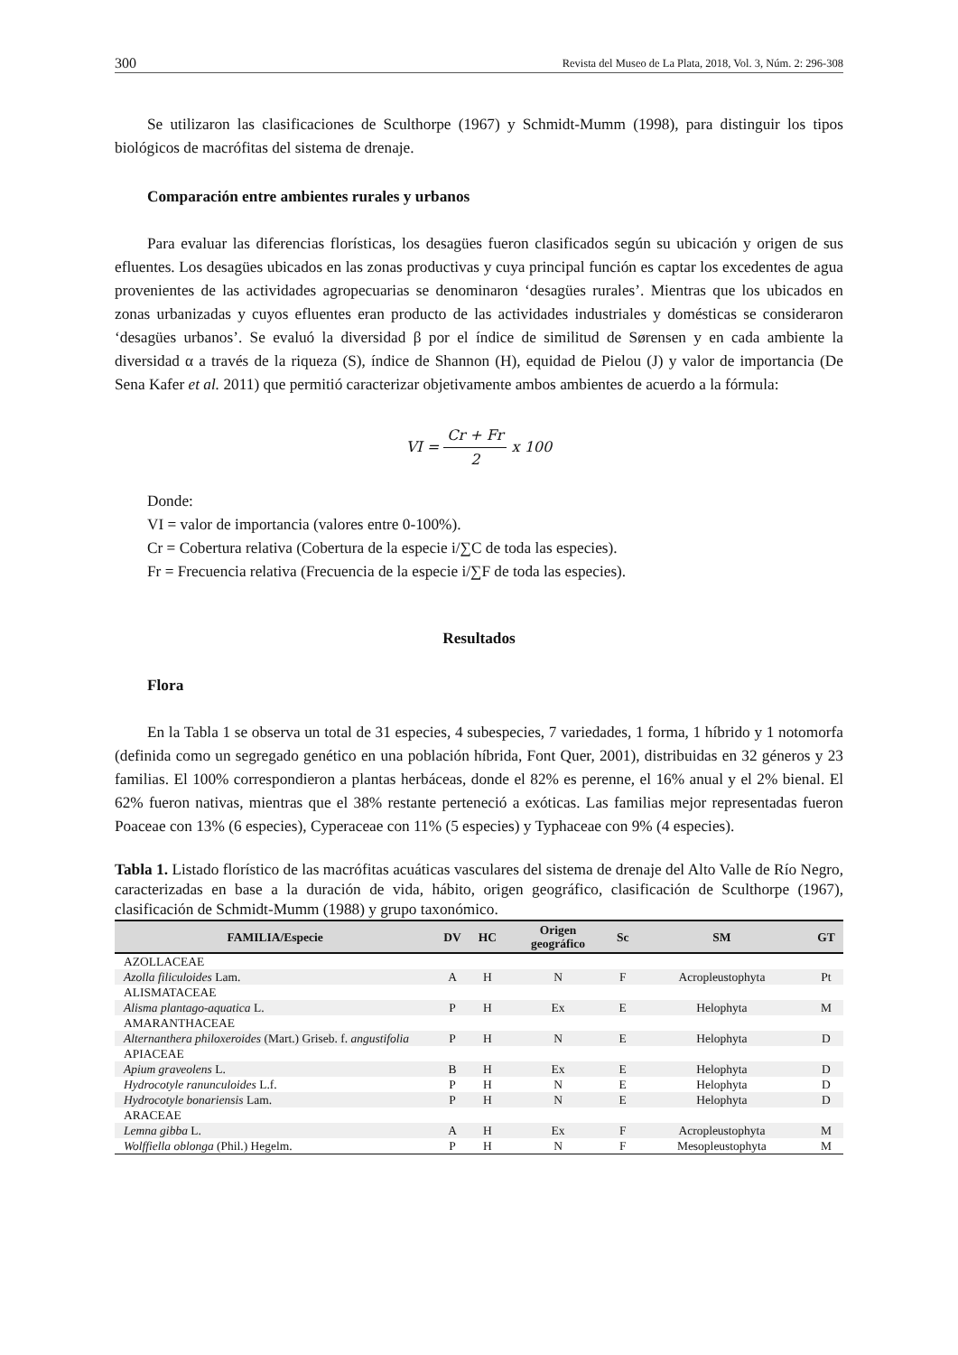300 Revista del Museo de La Plata, 2018, Vol. 3, Núm. 2: 296-308
Se utilizaron las clasificaciones de Sculthorpe (1967) y Schmidt-Mumm (1998), para distinguir los tipos biológicos de macrófitas del sistema de drenaje.
Comparación entre ambientes rurales y urbanos
Para evaluar las diferencias florísticas, los desagües fueron clasificados según su ubicación y origen de sus efluentes. Los desagües ubicados en las zonas productivas y cuya principal función es captar los excedentes de agua provenientes de las actividades agropecuarias se denominaron ‘desagües rurales’. Mientras que los ubicados en zonas urbanizadas y cuyos efluentes eran producto de las actividades industriales y domésticas se consideraron ‘desagües urbanos’. Se evaluó la diversidad β por el índice de similitud de Sørensen y en cada ambiente la diversidad α a través de la riqueza (S), índice de Shannon (H), equidad de Pielou (J) y valor de importancia (De Sena Kafer et al. 2011) que permitió caracterizar objetivamente ambos ambientes de acuerdo a la fórmula:
VI = Cr + Fr 2 x 100
Donde:
VI = valor de importancia (valores entre 0-100%).
Cr = Cobertura relativa (Cobertura de la especie i/∑C de toda las especies).
Fr = Frecuencia relativa (Frecuencia de la especie i/∑F de toda las especies).
Resultados
Flora
En la Tabla 1 se observa un total de 31 especies, 4 subespecies, 7 variedades, 1 forma, 1 híbrido y 1 notomorfa (definida como un segregado genético en una población híbrida, Font Quer, 2001), distribuidas en 32 géneros y 23 familias. El 100% correspondieron a plantas herbáceas, donde el 82% es perenne, el 16% anual y el 2% bienal. El 62% fueron nativas, mientras que el 38% restante perteneció a exóticas. Las familias mejor representadas fueron Poaceae con 13% (6 especies), Cyperaceae con 11% (5 especies) y Typhaceae con 9% (4 especies).
Tabla 1. Listado florístico de las macrófitas acuáticas vasculares del sistema de drenaje del Alto Valle de Río Negro, caracterizadas en base a la duración de vida, hábito, origen geográfico, clasificación de Sculthorpe (1967), clasificación de Schmidt-Mumm (1988) y grupo taxonómico.
| FAMILIA/Especie | DV | HC | Origen geográfico | Sc | SM | GT |
| --- | --- | --- | --- | --- | --- | --- |
| AZOLLACEAE | | | | | | |
| Azolla filiculoides Lam. | A | H | N | F | Acropleustophyta | Pt |
| ALISMATACEAE | | | | | | |
| Alisma plantago-aquatica L. | P | H | Ex | E | Helophyta | M |
| AMARANTHACEAE | | | | | | |
| Alternanthera philoxeroides (Mart.) Griseb. f. angustifolia | P | H | N | E | Helophyta | D |
| APIACEAE | | | | | | |
| Apium graveolens L. | B | H | Ex | E | Helophyta | D |
| Hydrocotyle ranunculoides L.f. | P | H | N | E | Helophyta | D |
| Hydrocotyle bonariensis Lam. | P | H | N | E | Helophyta | D |
| ARACEAE | | | | | | |
| Lemna gibba L. | A | H | Ex | F | Acropleustophyta | M |
| Wolffiella oblonga (Phil.) Hegelm. | P | H | N | F | Mesopleustophyta | M |